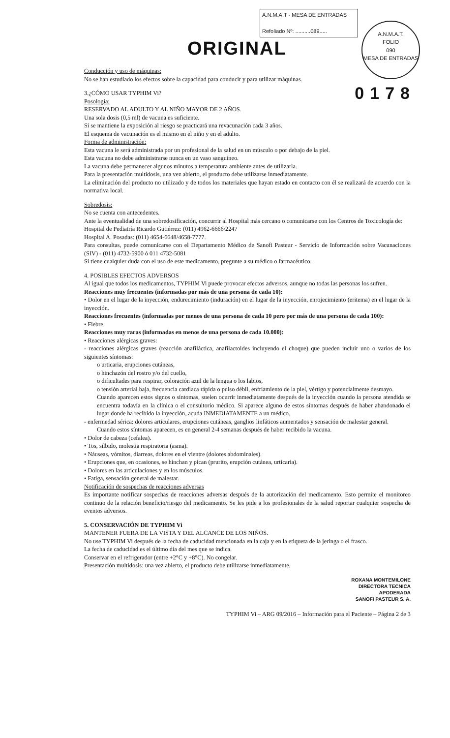A.N.M.A.T - MESA DE ENTRADAS
Refoliado Nº: ..........089.....
A.N.M.A.T.
FOLIO
090
MESA DE ENTRADAS
ORIGINAL
Conducción y uso de máquinas:
No se han estudiado los efectos sobre la capacidad para conducir y para utilizar máquinas.
0178
3.¿CÓMO USAR TYPHIM Vi?
Posología:
RESERVADO AL ADULTO Y AL NIÑO MAYOR DE 2 AÑOS.
Una sola dosis (0,5 ml) de vacuna es suficiente.
Si se mantiene la exposición al riesgo se practicará una revacunación cada 3 años.
El esquema de vacunación es el mismo en el niño y en el adulto.
Forma de administración:
Esta vacuna le será administrada por un profesional de la salud en un músculo o por debajo de la piel.
Esta vacuna no debe administrarse nunca en un vaso sanguíneo.
La vacuna debe permanecer algunos minutos a temperatura ambiente antes de utilizarla.
Para la presentación multidosis, una vez abierto, el producto debe utilizarse inmediatamente.
La eliminación del producto no utilizado y de todos los materiales que hayan estado en contacto con él se realizará de acuerdo con la normativa local.
Sobredosis:
No se cuenta con antecedentes.
Ante la eventualidad de una sobredosificación, concurrir al Hospital más cercano o comunicarse con los Centros de Toxicología de:
Hospital de Pediatría Ricardo Gutiérrez: (011) 4962-6666/2247
Hospital A. Posadas: (011) 4654-6648/4658-7777.
Para consultas, puede comunicarse con el Departamento Médico de Sanofi Pasteur - Servicio de Información sobre Vacunaciones (SIV) - (011) 4732-5900 ó 011 4732-5081
Si tiene cualquier duda con el uso de este medicamento, pregunte a su médico o farmacéutico.
4. POSIBLES EFECTOS ADVERSOS
Al igual que todos los medicamentos, TYPHIM Vi puede provocar efectos adversos, aunque no todas las personas los sufren.
Reacciones muy frecuentes (informadas por más de una persona de cada 10):
• Dolor en el lugar de la inyección, endurecimiento (induración) en el lugar de la inyección, enrojecimiento (eritema) en el lugar de la inyección.
Reacciones frecuentes (informadas por menos de una persona de cada 10 pero por más de una persona de cada 100):
• Fiebre.
Reacciones muy raras (informadas en menos de una persona de cada 10.000):
• Reacciones alérgicas graves:
- reacciones alérgicas graves (reacción anafiláctica, anafilactoides incluyendo el choque) que pueden incluir uno o varios de los siguientes síntomas:
o urticaria, erupciones cutáneas,
o hinchazón del rostro y/o del cuello,
o dificultades para respirar, coloración azul de la lengua o los labios,
o tensión arterial baja, frecuencia cardiaca rápida o pulso débil, enfriamiento de la piel, vértigo y potencialmente desmayo.
Cuando aparecen estos signos o síntomas, suelen ocurrir inmediatamente después de la inyección cuando la persona atendida se encuentra todavía en la clínica o el consultorio médico. Si aparece alguno de estos síntomas después de haber abandonado el lugar donde ha recibido la inyección, acuda INMEDIATAMENTE a un médico.
- enfermedad sérica: dolores articulares, erupciones cutáneas, ganglios linfáticos aumentados y sensación de malestar general.
Cuando estos síntomas aparecen, es en general 2-4 semanas después de haber recibido la vacuna.
• Dolor de cabeza (cefalea).
• Tos, silbido, molestia respiratoria (asma).
• Náuseas, vómitos, diarreas, dolores en el vientre (dolores abdominales).
• Erupciones que, en ocasiones, se hinchan y pican (prurito, erupción cutánea, urticaria).
• Dolores en las articulaciones y en los músculos.
• Fatiga, sensación general de malestar.
Notificación de sospechas de reacciones adversas
Es importante notificar sospechas de reacciones adversas después de la autorización del medicamento. Esto permite el monitoreo continuo de la relación beneficio/riesgo del medicamento. Se les pide a los profesionales de la salud reportar cualquier sospecha de eventos adversos.
5. CONSERVACIÓN DE TYPHIM Vi
MANTENER FUERA DE LA VISTA Y DEL ALCANCE DE LOS NIÑOS.
No use TYPHIM Vi después de la fecha de caducidad mencionada en la caja y en la etiqueta de la jeringa o el frasco.
La fecha de caducidad es el último día del mes que se indica.
Conservar en el refrigerador (entre +2°C y +8°C). No congelar.
Presentación multidosis: una vez abierto, el producto debe utilizarse inmediatamente.
ROXANA MONTEMILONE
DIRECTORA TECNICA
APODERADA
SANOFI PASTEUR S. A.
TYPHIM Vi – ARG 09/2016 – Información para el Paciente – Página 2 de 3